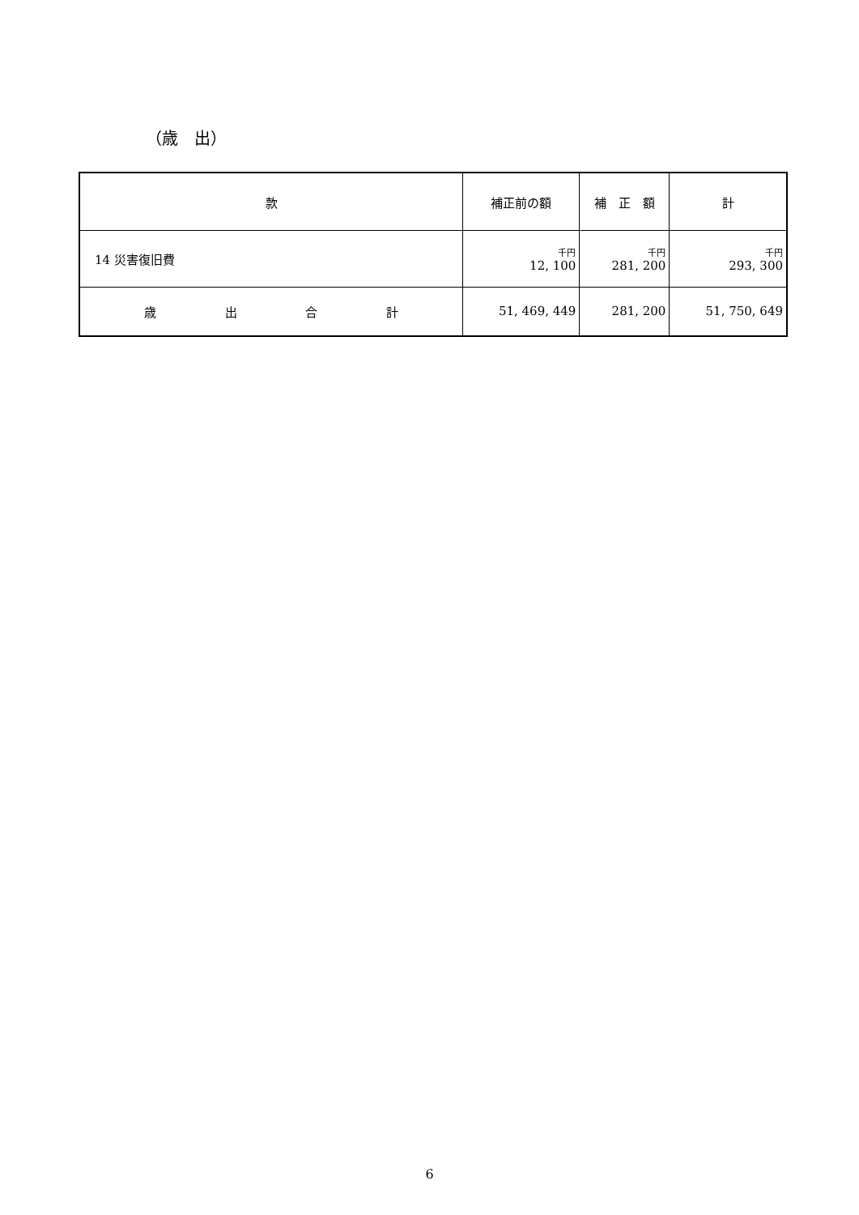（歳　出）
| 款 | 補正前の額 | 補 正 額 | 計 |
| --- | --- | --- | --- |
| 14 災害復旧費 | 千円 12, 100 | 千円 281, 200 | 千円 293, 300 |
| 歳 出 合 計 | 51, 469, 449 | 281, 200 | 51, 750, 649 |
6